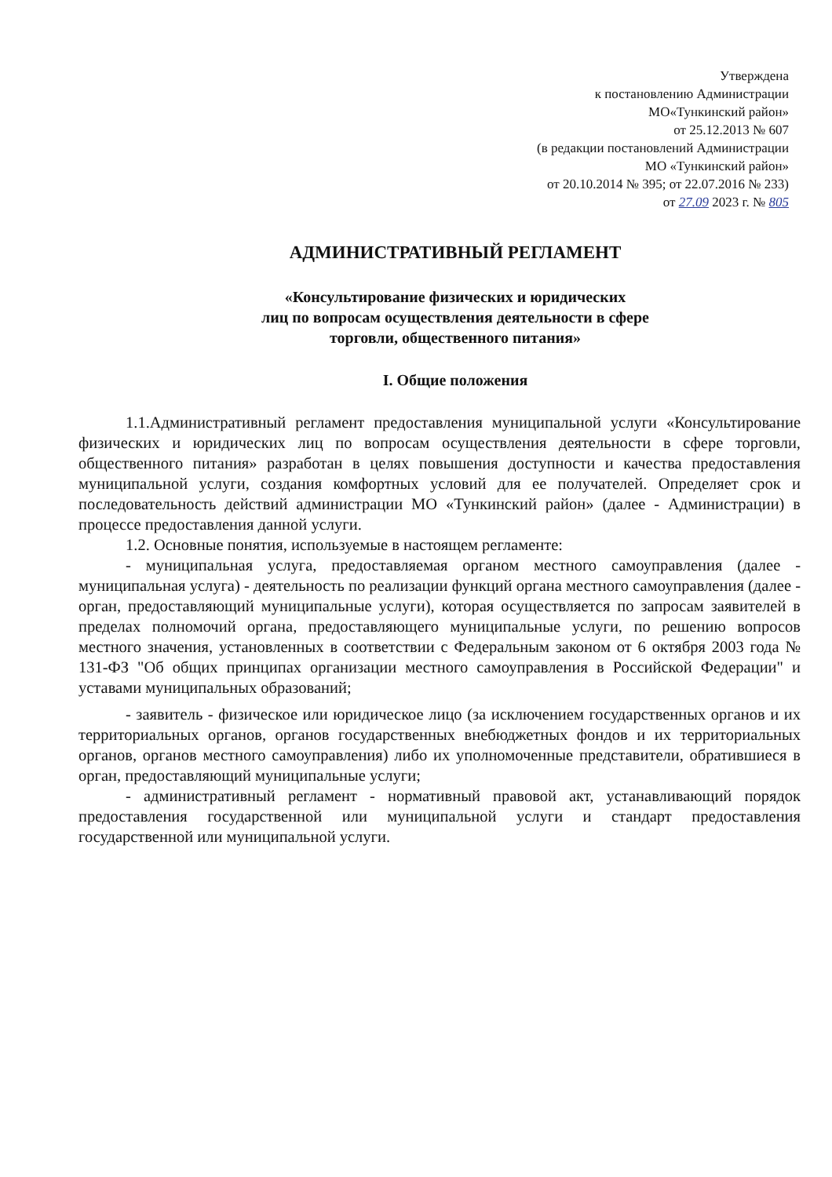Утверждена
к постановлению Администрации
МО«Тункинский район»
от 25.12.2013 № 607
(в редакции постановлений Администрации
МО «Тункинский район»
от 20.10.2014 № 395; от 22.07.2016 № 233)
от 27.09 2023 г. № 805
АДМИНИСТРАТИВНЫЙ РЕГЛАМЕНТ
«Консультирование физических и юридических
лиц по вопросам осуществления деятельности в сфере
торговли, общественного питания»
I. Общие положения
1.1.Административный регламент предоставления муниципальной услуги «Консультирование физических и юридических лиц по вопросам осуществления деятельности в сфере торговли, общественного питания» разработан в целях повышения доступности и качества предоставления муниципальной услуги, создания комфортных условий для ее получателей. Определяет срок и последовательность действий администрации МО «Тункинский район» (далее - Администрации) в процессе предоставления данной услуги.
1.2. Основные понятия, используемые в настоящем регламенте:
- муниципальная услуга, предоставляемая органом местного самоуправления (далее - муниципальная услуга) - деятельность по реализации функций органа местного самоуправления (далее - орган, предоставляющий муниципальные услуги), которая осуществляется по запросам заявителей в пределах полномочий органа, предоставляющего муниципальные услуги, по решению вопросов местного значения, установленных в соответствии с Федеральным законом от 6 октября 2003 года № 131-ФЗ "Об общих принципах организации местного самоуправления в Российской Федерации" и уставами муниципальных образований;
- заявитель - физическое или юридическое лицо (за исключением государственных органов и их территориальных органов, органов государственных внебюджетных фондов и их территориальных органов, органов местного самоуправления) либо их уполномоченные представители, обратившиеся в орган, предоставляющий муниципальные услуги;
- административный регламент - нормативный правовой акт, устанавливающий порядок предоставления государственной или муниципальной услуги и стандарт предоставления государственной или муниципальной услуги.